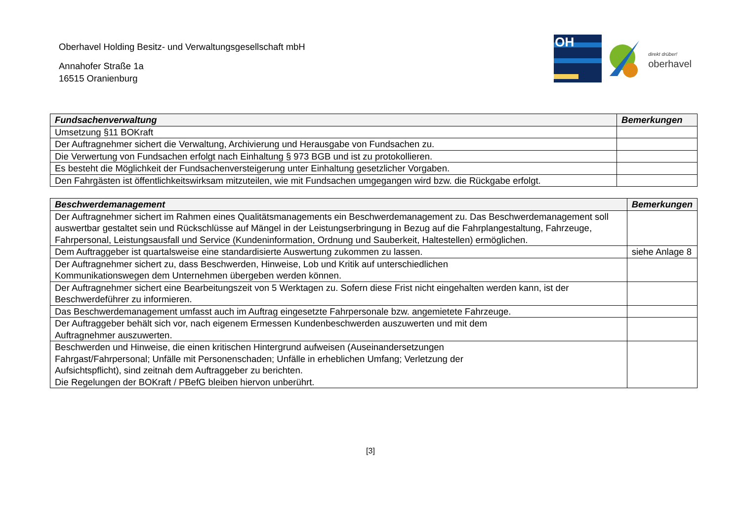Oberhavel Holding Besitz- und Verwaltungsgesellschaft mbH
Annahofer Straße 1a
16515 Oranienburg
OH
direkt drüber!
oberhavel
| Fundsachenverwaltung | Bemerkungen |
| --- | --- |
| Umsetzung §11 BOKraft | |
| Der Auftragnehmer sichert die Verwaltung, Archivierung und Herausgabe von Fundsachen zu. | |
| Die Verwertung von Fundsachen erfolgt nach Einhaltung § 973 BGB und ist zu protokollieren. | |
| Es besteht die Möglichkeit der Fundsachenversteigerung unter Einhaltung gesetzlicher Vorgaben. | |
| Den Fahrgästen ist öffentlichkeitswirksam mitzuteilen, wie mit Fundsachen umgegangen wird bzw. die Rückgabe erfolgt. | |
| Beschwerdemanagement | Bemerkungen |
| --- | --- |
| Der Auftragnehmer sichert im Rahmen eines Qualitätsmanagements ein Beschwerdemanagement zu. Das Beschwerdemanagement soll auswertbar gestaltet sein und Rückschlüsse auf Mängel in der Leistungserbringung in Bezug auf die Fahrplangestaltung, Fahrzeuge, Fahrpersonal, Leistungsausfall und Service (Kundeninformation, Ordnung und Sauberkeit, Haltestellen) ermöglichen. | |
| Dem Auftraggeber ist quartalsweise eine standardisierte Auswertung zukommen zu lassen. | siehe Anlage 8 |
| Der Auftragnehmer sichert zu, dass Beschwerden, Hinweise, Lob und Kritik auf unterschiedlichen Kommunikationswegen dem Unternehmen übergeben werden können. | |
| Der Auftragnehmer sichert eine Bearbeitungszeit von 5 Werktagen zu. Sofern diese Frist nicht eingehalten werden kann, ist der Beschwerdeführer zu informieren. | |
| Das Beschwerdemanagement umfasst auch im Auftrag eingesetzte Fahrpersonale bzw. angemietete Fahrzeuge. | |
| Der Auftraggeber behält sich vor, nach eigenem Ermessen Kundenbeschwerden auszuwerten und mit dem Auftragnehmer auszuwerten. | |
| Beschwerden und Hinweise, die einen kritischen Hintergrund aufweisen (Auseinandersetzungen Fahrgast/Fahrpersonal; Unfälle mit Personenschaden; Unfälle in erheblichen Umfang; Verletzung der Aufsichtspflicht), sind zeitnah dem Auftraggeber zu berichten. Die Regelungen der BOKraft / PBefG bleiben hiervon unberührt. | |
[3]